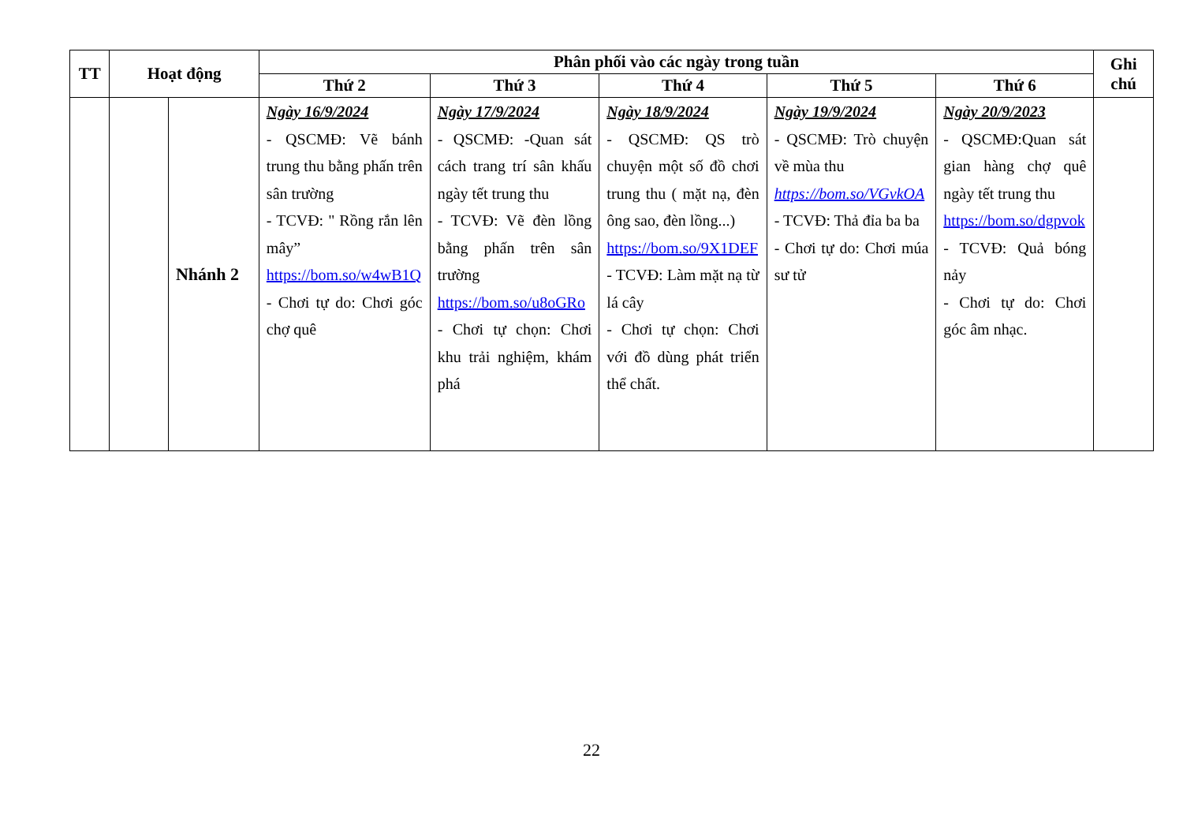| TT | Hoạt động | | Phân phối vào các ngày trong tuần | | | | | Ghi chú |
| --- | --- | --- | --- | --- | --- | --- | --- | --- |
| | | | Thứ 2 | Thứ 3 | Thứ 4 | Thứ 5 | Thứ 6 | |
| | | Nhánh 2 | Ngày 16/9/2024 - QSCMĐ: Vẽ bánh trung thu bằng phấn trên sân trường - TCVĐ: " Rồng rắn lên mây” https://bom.so/w4wB1Q - Chơi tự do: Chơi góc chợ quê | Ngày 17/9/2024 - QSCMĐ: -Quan sát cách trang trí sân khấu ngày tết trung thu - TCVĐ: Vẽ đèn lồng bằng phấn trên sân trường https://bom.so/u8oGRo - Chơi tự chọn: Chơi khu trải nghiệm, khám phá | Ngày 18/9/2024 - QSCMĐ: QS trò chuyện một số đồ chơi trung thu ( mặt nạ, đèn ông sao, đèn lồng...) https://bom.so/9X1DEF - TCVĐ: Làm mặt nạ từ lá cây - Chơi tự chọn: Chơi với đồ dùng phát triển thể chất. | Ngày 19/9/2024 - QSCMĐ: Trò chuyện về mùa thu https://bom.so/VGvkOA - TCVĐ: Thả đỉa ba ba - Chơi tự do: Chơi múa sư tử | Ngày 20/9/2023 - QSCMĐ:Quan sát gian hàng chợ quê ngày tết trung thu https://bom.so/dgpvok - TCVĐ: Quả bóng nảy - Chơi tự do: Chơi góc âm nhạc. | |
22